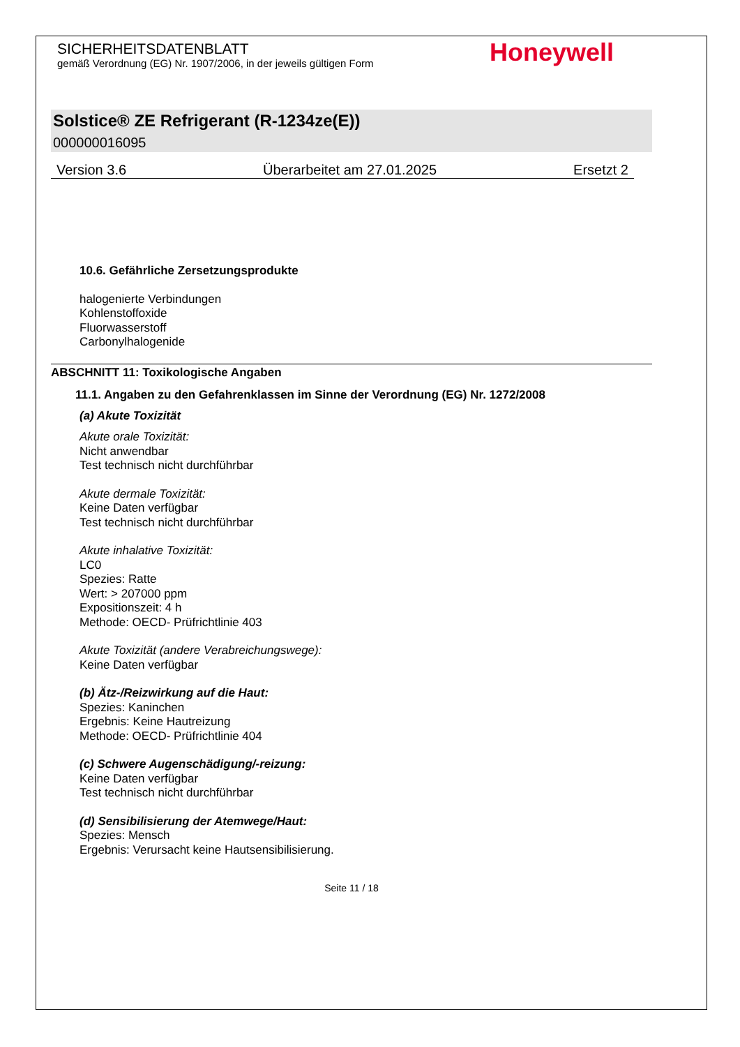SICHERHEITSDATENBLATT
gemäß Verordnung (EG) Nr. 1907/2006, in der jeweils gültigen Form
Honeywell
Solstice® ZE Refrigerant (R-1234ze(E))
000000016095
Version 3.6 Überarbeitet am 27.01.2025 Ersetzt 2
10.6. Gefährliche Zersetzungsprodukte
halogenierte Verbindungen
Kohlenstoffoxide
Fluorwasserstoff
Carbonylhalogenide
ABSCHNITT 11: Toxikologische Angaben
11.1. Angaben zu den Gefahrenklassen im Sinne der Verordnung (EG) Nr. 1272/2008
(a) Akute Toxizität
Akute orale Toxizität:
Nicht anwendbar
Test technisch nicht durchführbar
Akute dermale Toxizität:
Keine Daten verfügbar
Test technisch nicht durchführbar
Akute inhalative Toxizität:
LC0
Spezies: Ratte
Wert: > 207000 ppm
Expositionszeit: 4 h
Methode: OECD- Prüfrichtlinie 403
Akute Toxizität (andere Verabreichungswege):
Keine Daten verfügbar
(b) Ätz-/Reizwirkung auf die Haut:
Spezies: Kaninchen
Ergebnis: Keine Hautreizung
Methode: OECD- Prüfrichtlinie 404
(c) Schwere Augenschädigung/-reizung:
Keine Daten verfügbar
Test technisch nicht durchführbar
(d) Sensibilisierung der Atemwege/Haut:
Spezies: Mensch
Ergebnis: Verursacht keine Hautsensibilisierung.
Seite 11 / 18